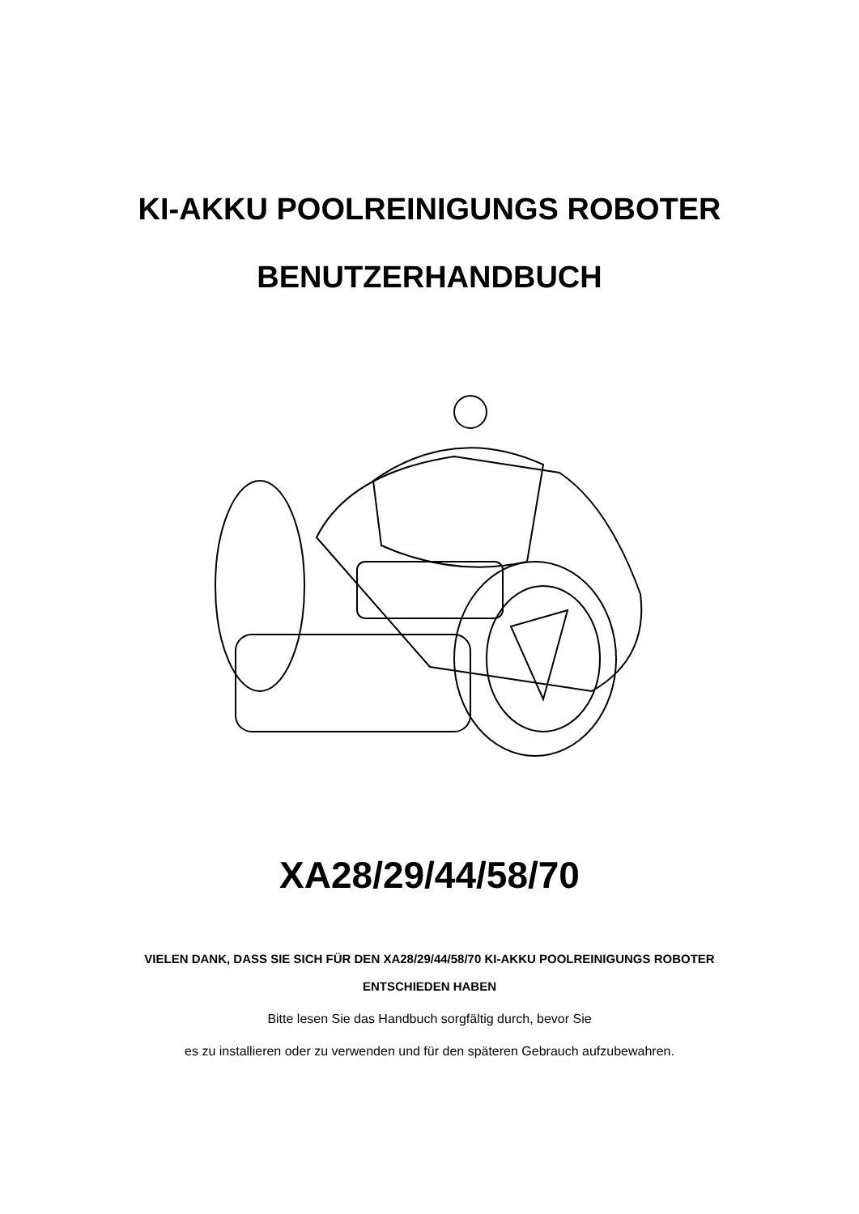KI-AKKU POOLREINIGUNGS ROBOTER
BENUTZERHANDBUCH
XA28/29/44/58/70
VIELEN DANK, DASS SIE SICH FÜR DEN XA28/29/44/58/70 KI-AKKU POOLREINIGUNGS ROBOTER
ENTSCHIEDEN HABEN
Bitte lesen Sie das Handbuch sorgfältig durch, bevor Sie
es zu installieren oder zu verwenden und für den späteren Gebrauch aufzubewahren.